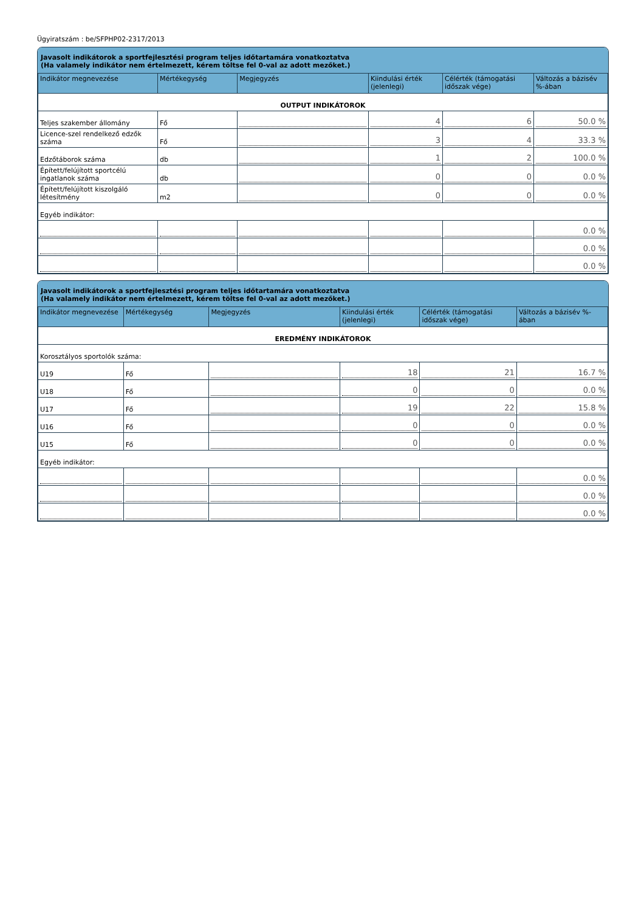Ügyiratszám : be/SFPHP02-2317/2013
Javasolt indikátorok a sportfejlesztési program teljes időtartamára vonatkoztatva
(Ha valamely indikátor nem értelmezett, kérem töltse fel 0-val az adott mezőket.)
| Indikátor megnevezése | Mértékegység | Megjegyzés | Kiindulási érték (jelenlegi) | Célérték (támogatási időszak vége) | Változás a bázisév %-ában |
| --- | --- | --- | --- | --- | --- |
| OUTPUT INDIKÁTOROK | | | | | |
| Teljes szakember állomány | Fő | | 4 | 6 | 50.0 % |
| Licence-szel rendelkező edzők száma | Fő | | 3 | 4 | 33.3 % |
| Edzőtáborok száma | db | | 1 | 2 | 100.0 % |
| Épített/felújított sportcélú ingatlanok száma | db | | 0 | 0 | 0.0 % |
| Épített/felújított kiszolgáló létesítmény | m2 | | 0 | 0 | 0.0 % |
| Egyéb indikátor: | | | | | |
| | | | | | 0.0 % |
| | | | | | 0.0 % |
| | | | | | 0.0 % |
Javasolt indikátorok a sportfejlesztési program teljes időtartamára vonatkoztatva
(Ha valamely indikátor nem értelmezett, kérem töltse fel 0-val az adott mezőket.)
| Indikátor megnevezése | Mértékegység | Megjegyzés | Kiindulási érték (jelenlegi) | Célérték (támogatási időszak vége) | Változás a bázisév %-ában |
| --- | --- | --- | --- | --- | --- |
| EREDMÉNY INDIKÁTOROK | | | | | |
| Korosztályos sportolók száma: | | | | | |
| U19 | Fő | | 18 | 21 | 16.7 % |
| U18 | Fő | | 0 | 0 | 0.0 % |
| U17 | Fő | | 19 | 22 | 15.8 % |
| U16 | Fő | | 0 | 0 | 0.0 % |
| U15 | Fő | | 0 | 0 | 0.0 % |
| Egyéb indikátor: | | | | | |
| | | | | | 0.0 % |
| | | | | | 0.0 % |
| | | | | | 0.0 % |